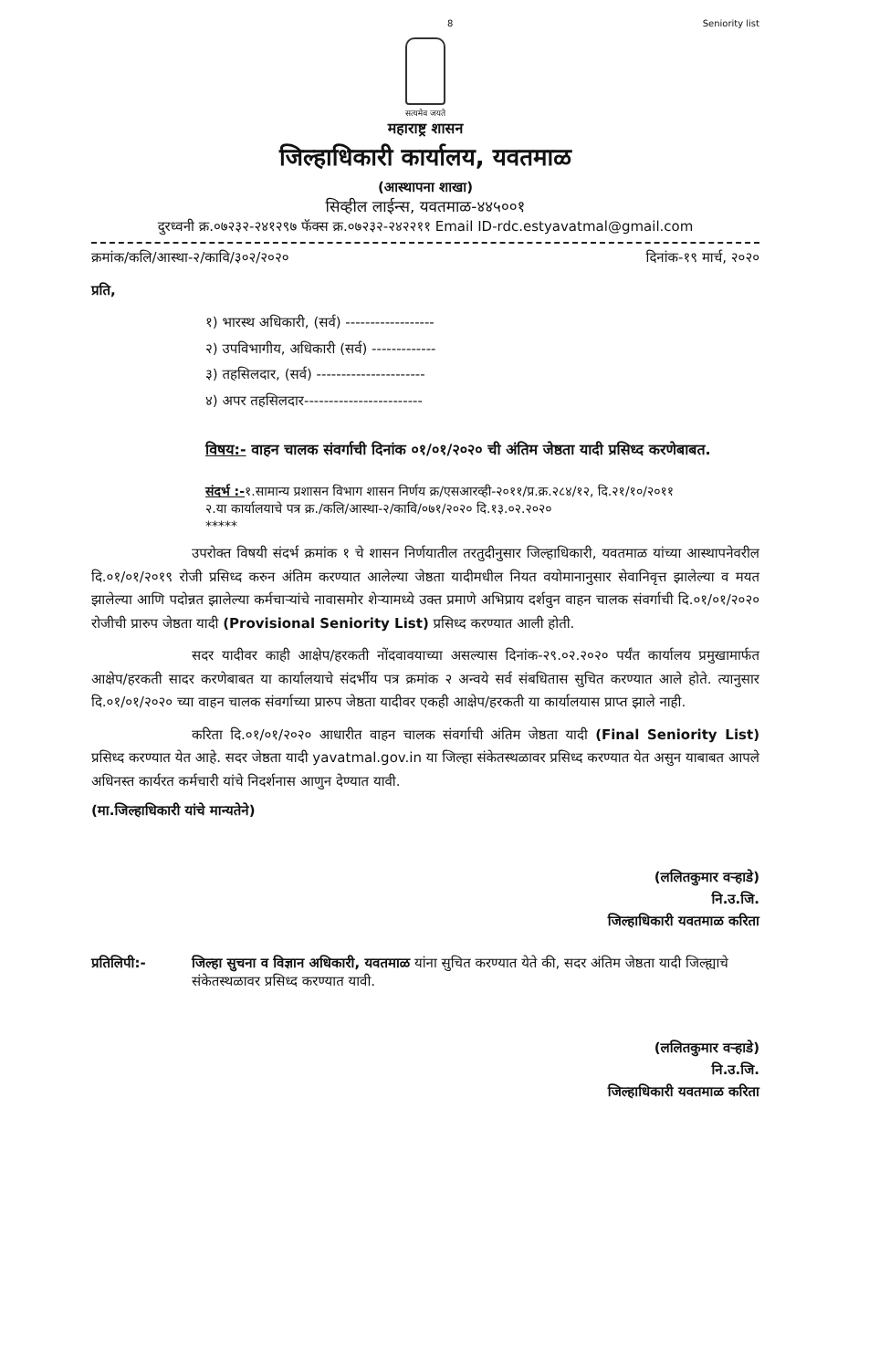8 Seniority list
सत्यमेव जयते
महाराष्ट्र शासन
जिल्हाधिकारी कार्यालय, यवतमाळ
(आस्थापना शाखा)
सिव्हील लाईन्स, यवतमाळ-४४५००१
दुरध्वनी क्र.०७२३२-२४१२९७ फॅक्स क्र.०७२३२-२४२२११ Email ID-rdc.estyavatmal@gmail.com
क्रमांक/कलि/आस्था-२/कावि/३०२/२०२० दिनांक-१९ मार्च, २०२०
प्रति,
१) भारस्थ अधिकारी, (सर्व) ------------------
२) उपविभागीय, अधिकारी (सर्व) -------------
३) तहसिलदार, (सर्व) ----------------------
४) अपर तहसिलदार------------------------
विषय:- वाहन चालक संवर्गाची दिनांक ०१/०१/२०२० ची अंतिम जेष्ठता यादी प्रसिध्द करणेबाबत.
संदर्भ :-१.सामान्य प्रशासन विभाग शासन निर्णय क्र/एसआरव्ही-२०११/प्र.क्र.२८४/१२, दि.२१/१०/२०११
२.या कार्यालयाचे पत्र क्र./कलि/आस्था-२/कावि/०७१/२०२० दि.१३.०२.२०२०
*****
उपरोक्त विषयी संदर्भ क्रमांक १ चे शासन निर्णयातील तरतुदीनुसार जिल्हाधिकारी, यवतमाळ यांच्या आस्थापनेवरील दि.०१/०१/२०१९ रोजी प्रसिध्द करुन अंतिम करण्यात आलेल्या जेष्ठता यादीमधील नियत वयोमानानुसार सेवानिवृत्त झालेल्या व मयत झालेल्या आणि पदोन्नत झालेल्या कर्मचाऱ्यांचे नावासमोर शेऱ्यामध्ये उक्त प्रमाणे अभिप्राय दर्शवुन वाहन चालक संवर्गाची दि.०१/०१/२०२० रोजीची प्रारुप जेष्ठता यादी (Provisional Seniority List) प्रसिध्द करण्यात आली होती.
सदर यादीवर काही आक्षेप/हरकती नोंदवावयाच्या असल्यास दिनांक-२९.०२.२०२० पर्यंत कार्यालय प्रमुखामार्फत आक्षेप/हरकती सादर करणेबाबत या कार्यालयाचे संदर्भीय पत्र क्रमांक २ अन्वये सर्व संबधितास सुचित करण्यात आले होते. त्यानुसार दि.०१/०१/२०२० च्या वाहन चालक संवर्गाच्या प्रारुप जेष्ठता यादीवर एकही आक्षेप/हरकती या कार्यालयास प्राप्त झाले नाही.
करिता दि.०१/०१/२०२० आधारीत वाहन चालक संवर्गाची अंतिम जेष्ठता यादी (Final Seniority List) प्रसिध्द करण्यात येत आहे. सदर जेष्ठता यादी yavatmal.gov.in या जिल्हा संकेतस्थळावर प्रसिध्द करण्यात येत असुन याबाबत आपले अधिनस्त कार्यरत कर्मचारी यांचे निदर्शनास आणुन देण्यात यावी.
(मा.जिल्हाधिकारी यांचे मान्यतेने)
(ललितकुमार वऱ्हाडे)
नि.उ.जि.
जिल्हाधिकारी यवतमाळ करिता
प्रतिलिपी:- जिल्हा सुचना व विज्ञान अधिकारी, यवतमाळ यांना सुचित करण्यात येते की, सदर अंतिम जेष्ठता यादी जिल्ह्याचे संकेतस्थळावर प्रसिध्द करण्यात यावी.
(ललितकुमार वऱ्हाडे)
नि.उ.जि.
जिल्हाधिकारी यवतमाळ करिता